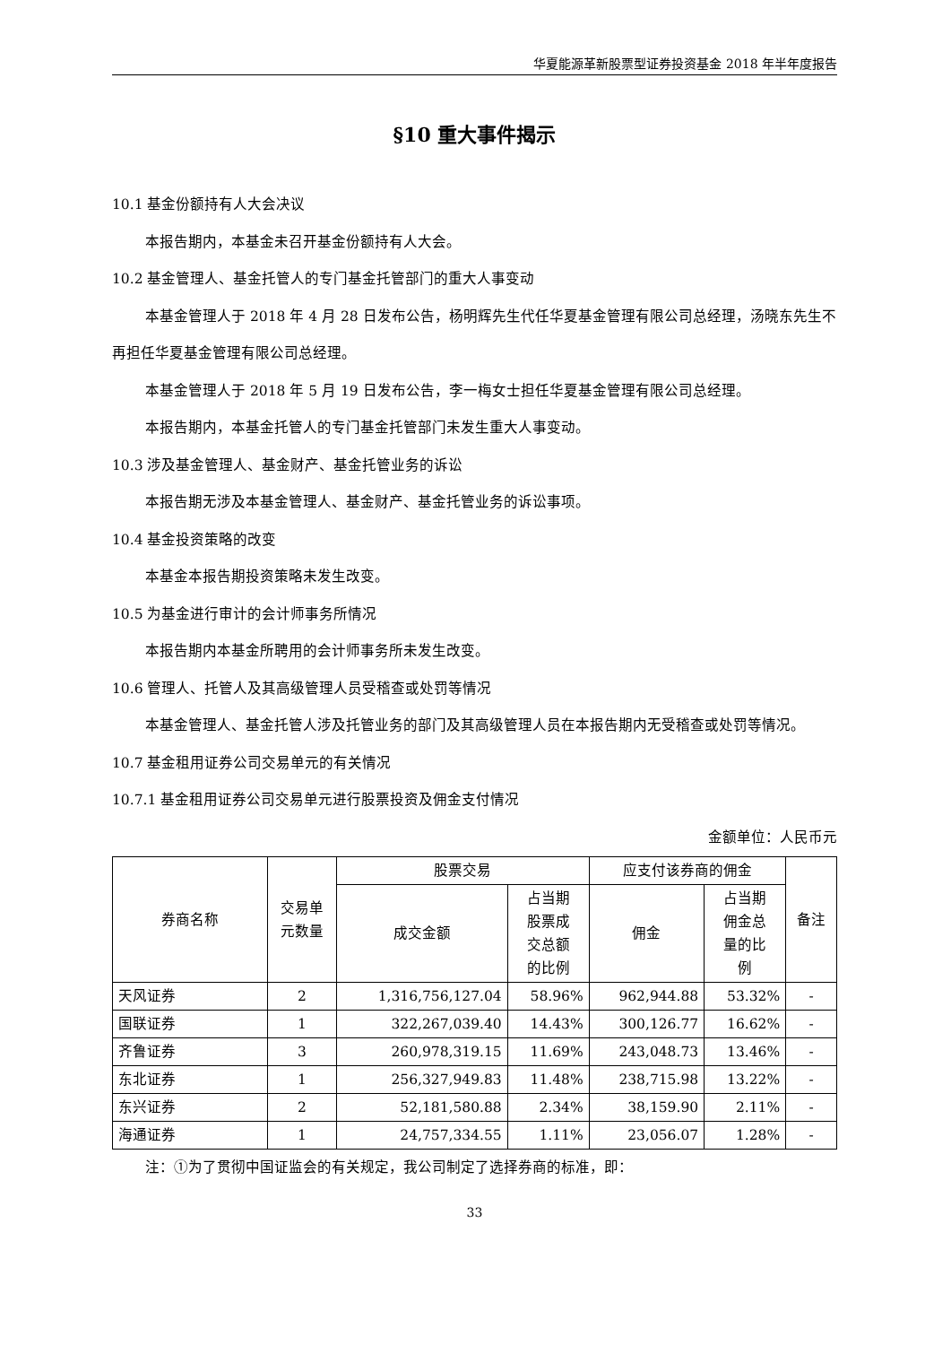华夏能源革新股票型证券投资基金 2018 年半年度报告
§10 重大事件揭示
10.1 基金份额持有人大会决议
本报告期内，本基金未召开基金份额持有人大会。
10.2 基金管理人、基金托管人的专门基金托管部门的重大人事变动
本基金管理人于 2018 年 4 月 28 日发布公告，杨明辉先生代任华夏基金管理有限公司总经理，汤晓东先生不再担任华夏基金管理有限公司总经理。
本基金管理人于 2018 年 5 月 19 日发布公告，李一梅女士担任华夏基金管理有限公司总经理。
本报告期内，本基金托管人的专门基金托管部门未发生重大人事变动。
10.3 涉及基金管理人、基金财产、基金托管业务的诉讼
本报告期无涉及本基金管理人、基金财产、基金托管业务的诉讼事项。
10.4 基金投资策略的改变
本基金本报告期投资策略未发生改变。
10.5 为基金进行审计的会计师事务所情况
本报告期内本基金所聘用的会计师事务所未发生改变。
10.6 管理人、托管人及其高级管理人员受稽查或处罚等情况
本基金管理人、基金托管人涉及托管业务的部门及其高级管理人员在本报告期内无受稽查或处罚等情况。
10.7 基金租用证券公司交易单元的有关情况
10.7.1 基金租用证券公司交易单元进行股票投资及佣金支付情况
金额单位：人民币元
| 券商名称 | 交易单 元数量 | 股票交易 | | 应支付该券商的佣金 | | 备注 |
| --- | --- | --- | --- | --- | --- | --- |
| | | 成交金额 | 占当期 股票成 交总额 的比例 | 佣金 | 占当期 佣金总 量的比 例 | |
| 天风证券 | 2 | 1,316,756,127.04 | 58.96% | 962,944.88 | 53.32% | - |
| 国联证券 | 1 | 322,267,039.40 | 14.43% | 300,126.77 | 16.62% | - |
| 齐鲁证券 | 3 | 260,978,319.15 | 11.69% | 243,048.73 | 13.46% | - |
| 东北证券 | 1 | 256,327,949.83 | 11.48% | 238,715.98 | 13.22% | - |
| 东兴证券 | 2 | 52,181,580.88 | 2.34% | 38,159.90 | 2.11% | - |
| 海通证券 | 1 | 24,757,334.55 | 1.11% | 23,056.07 | 1.28% | - |
注：①为了贯彻中国证监会的有关规定，我公司制定了选择券商的标准，即：
33